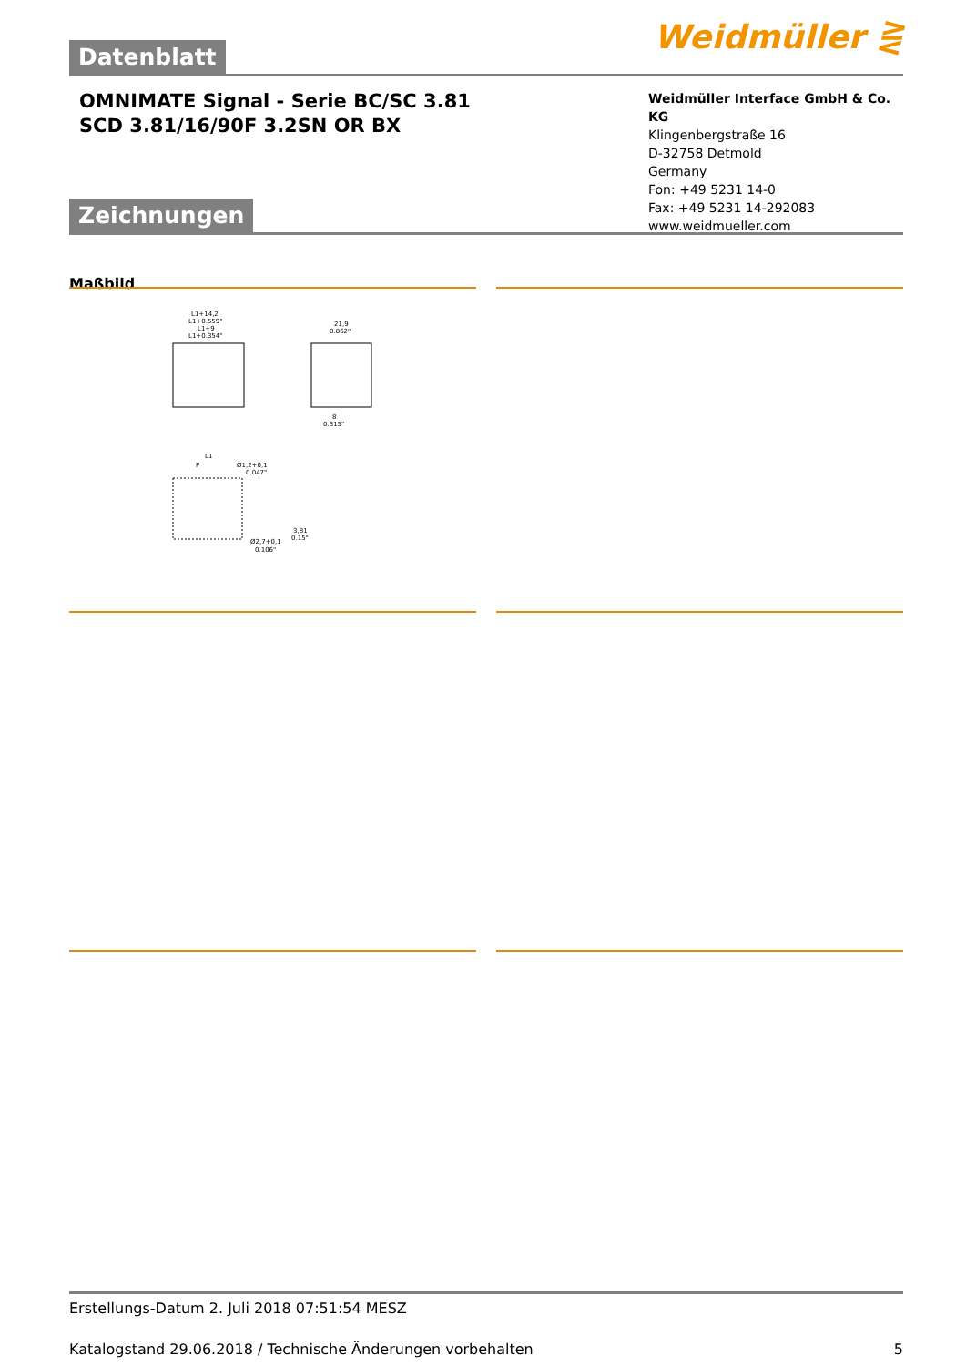Datenblatt Weidmüller ⋛
OMNIMATE Signal - Serie BC/SC 3.81
SCD 3.81/16/90F 3.2SN OR BX
Weidmüller Interface GmbH & Co. KG
Klingenbergstraße 16
D-32758 Detmold
Germany
Fon: +49 5231 14-0
Fax: +49 5231 14-292083
www.weidmueller.com
Zeichnungen
Maßbild
L1+14,2
L1+0.559"
L1+9
L1+0.354"
21,9
0.862"
8
0.315"
L1
P
Ø1,2+0,1
0.047"
3,81
0.15"
Ø2,7+0,1
0.106"
Erstellungs-Datum 2. Juli 2018 07:51:54 MESZ
Katalogstand 29.06.2018 / Technische Änderungen vorbehalten 5